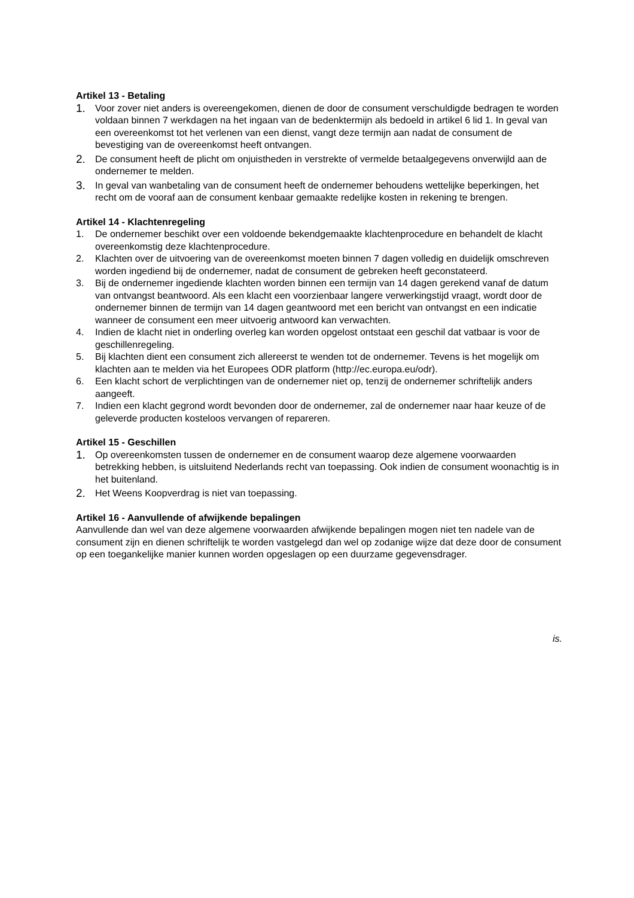Artikel 13 - Betaling
1. Voor zover niet anders is overeengekomen, dienen de door de consument verschuldigde bedragen te worden voldaan binnen 7 werkdagen na het ingaan van de bedenktermijn als bedoeld in artikel 6 lid 1. In geval van een overeenkomst tot het verlenen van een dienst, vangt deze termijn aan nadat de consument de bevestiging van de overeenkomst heeft ontvangen.
2. De consument heeft de plicht om onjuistheden in verstrekte of vermelde betaalgegevens onverwijld aan de ondernemer te melden.
3. In geval van wanbetaling van de consument heeft de ondernemer behoudens wettelijke beperkingen, het recht om de vooraf aan de consument kenbaar gemaakte redelijke kosten in rekening te brengen.
Artikel 14 - Klachtenregeling
1. De ondernemer beschikt over een voldoende bekendgemaakte klachtenprocedure en behandelt de klacht overeenkomstig deze klachtenprocedure.
2. Klachten over de uitvoering van de overeenkomst moeten binnen 7 dagen volledig en duidelijk omschreven worden ingediend bij de ondernemer, nadat de consument de gebreken heeft geconstateerd.
3. Bij de ondernemer ingediende klachten worden binnen een termijn van 14 dagen gerekend vanaf de datum van ontvangst beantwoord. Als een klacht een voorzienbaar langere verwerkingstijd vraagt, wordt door de ondernemer binnen de termijn van 14 dagen geantwoord met een bericht van ontvangst en een indicatie wanneer de consument een meer uitvoerig antwoord kan verwachten.
4. Indien de klacht niet in onderling overleg kan worden opgelost ontstaat een geschil dat vatbaar is voor de geschillenregeling.
5. Bij klachten dient een consument zich allereerst te wenden tot de ondernemer. Tevens is het mogelijk om klachten aan te melden via het Europees ODR platform (http://ec.europa.eu/odr).
6. Een klacht schort de verplichtingen van de ondernemer niet op, tenzij de ondernemer schriftelijk anders aangeeft.
7. Indien een klacht gegrond wordt bevonden door de ondernemer, zal de ondernemer naar haar keuze of de geleverde producten kosteloos vervangen of repareren.
Artikel 15 - Geschillen
1. Op overeenkomsten tussen de ondernemer en de consument waarop deze algemene voorwaarden betrekking hebben, is uitsluitend Nederlands recht van toepassing. Ook indien de consument woonachtig is in het buitenland.
2. Het Weens Koopverdrag is niet van toepassing.
Artikel 16 - Aanvullende of afwijkende bepalingen
Aanvullende dan wel van deze algemene voorwaarden afwijkende bepalingen mogen niet ten nadele van de consument zijn en dienen schriftelijk te worden vastgelegd dan wel op zodanige wijze dat deze door de consument op een toegankelijke manier kunnen worden opgeslagen op een duurzame gegevensdrager.
is.